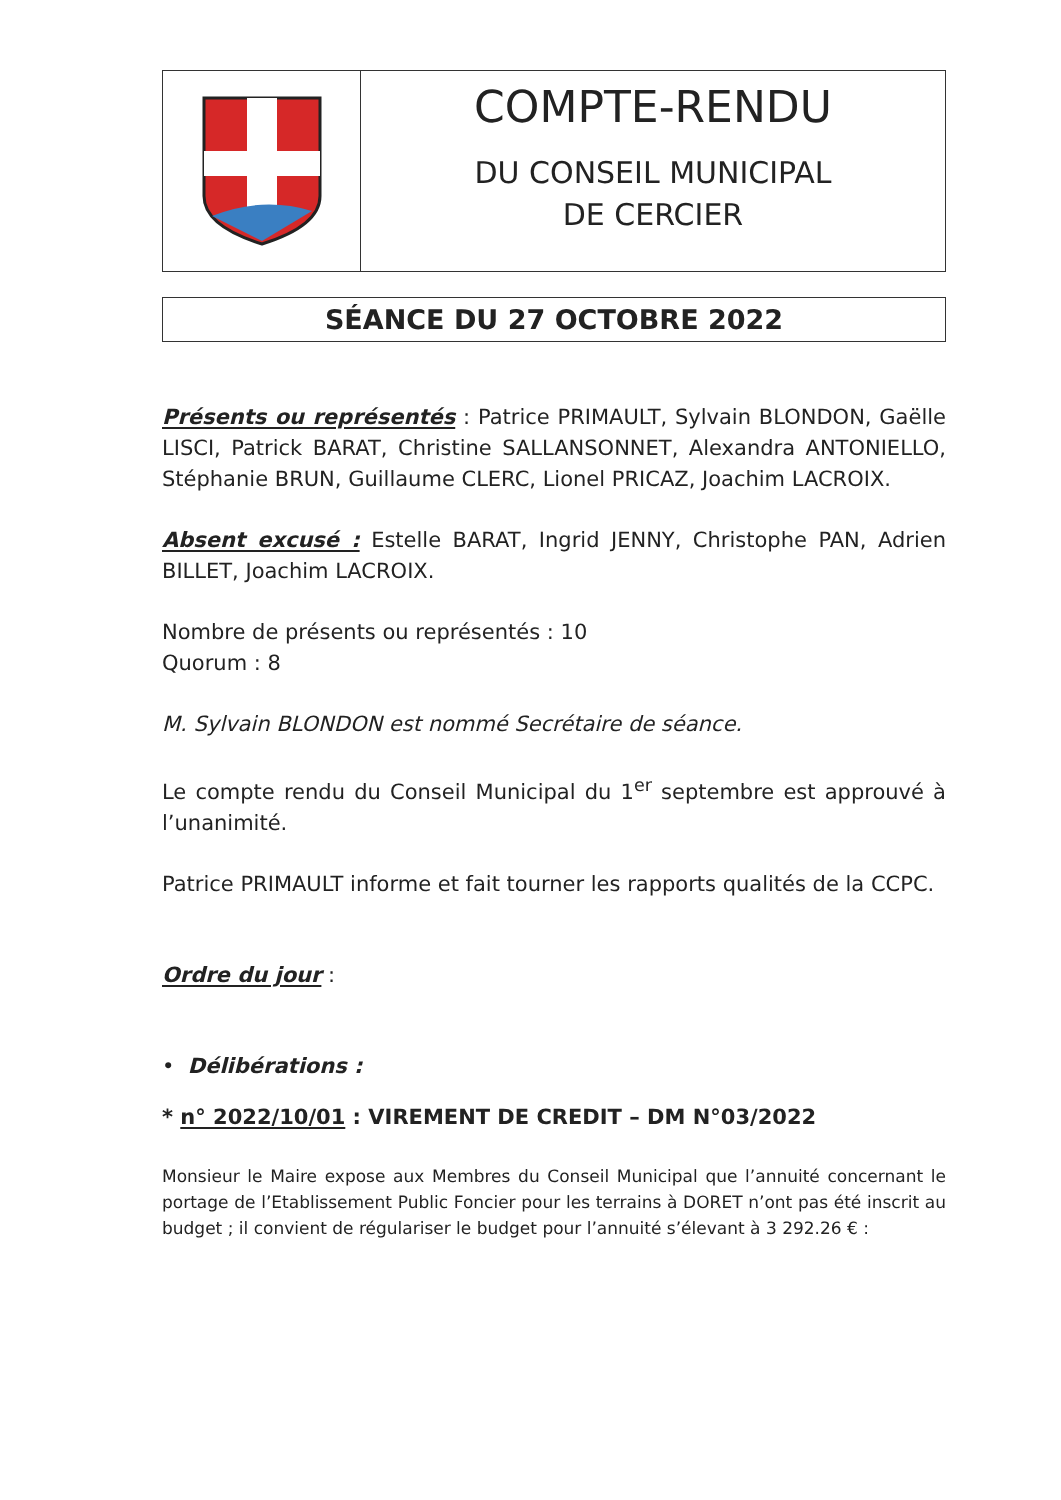COMPTE-RENDU
DU CONSEIL MUNICIPAL
DE CERCIER
SÉANCE DU 27 OCTOBRE 2022
Présents ou représentés : Patrice PRIMAULT, Sylvain BLONDON, Gaëlle LISCI, Patrick BARAT, Christine SALLANSONNET, Alexandra ANTONIELLO, Stéphanie BRUN, Guillaume CLERC, Lionel PRICAZ, Joachim LACROIX.
Absent excusé : Estelle BARAT, Ingrid JENNY, Christophe PAN, Adrien BILLET, Joachim LACROIX.
Nombre de présents ou représentés : 10
Quorum : 8
M. Sylvain BLONDON est nommé Secrétaire de séance.
Le compte rendu du Conseil Municipal du 1<sup>er</sup> septembre est approuvé à l’unanimité.
Patrice PRIMAULT informe et fait tourner les rapports qualités de la CCPC.
Ordre du jour :
• Délibérations :
* n° 2022/10/01 : VIREMENT DE CREDIT – DM N°03/2022
Monsieur le Maire expose aux Membres du Conseil Municipal que l’annuité concernant le portage de l’Etablissement Public Foncier pour les terrains à DORET n’ont pas été inscrit au budget ; il convient de régulariser le budget pour l’annuité s’élevant à 3 292.26 € :